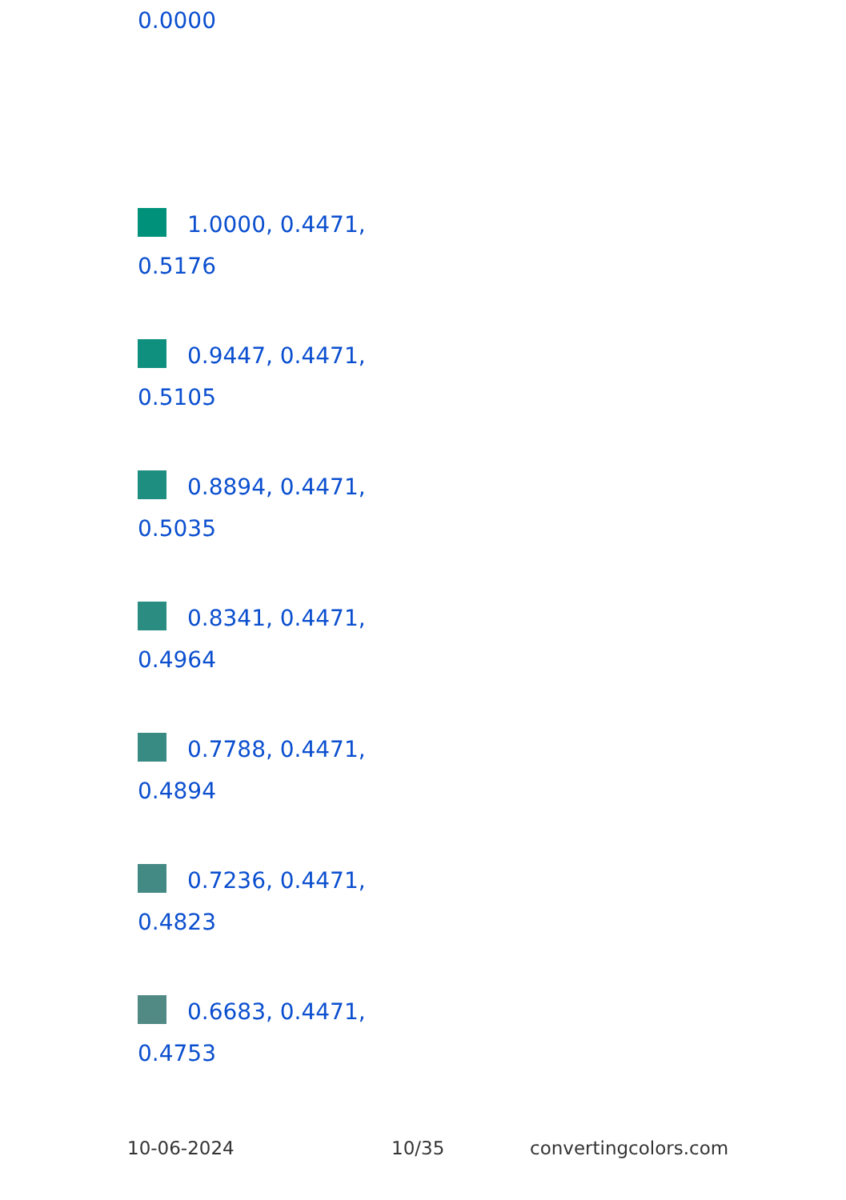0.0000
1.0000, 0.4471, 0.5176
0.9447, 0.4471, 0.5105
0.8894, 0.4471, 0.5035
0.8341, 0.4471, 0.4964
0.7788, 0.4471, 0.4894
0.7236, 0.4471, 0.4823
0.6683, 0.4471, 0.4753
10-06-2024 10/35 convertingcolors.com